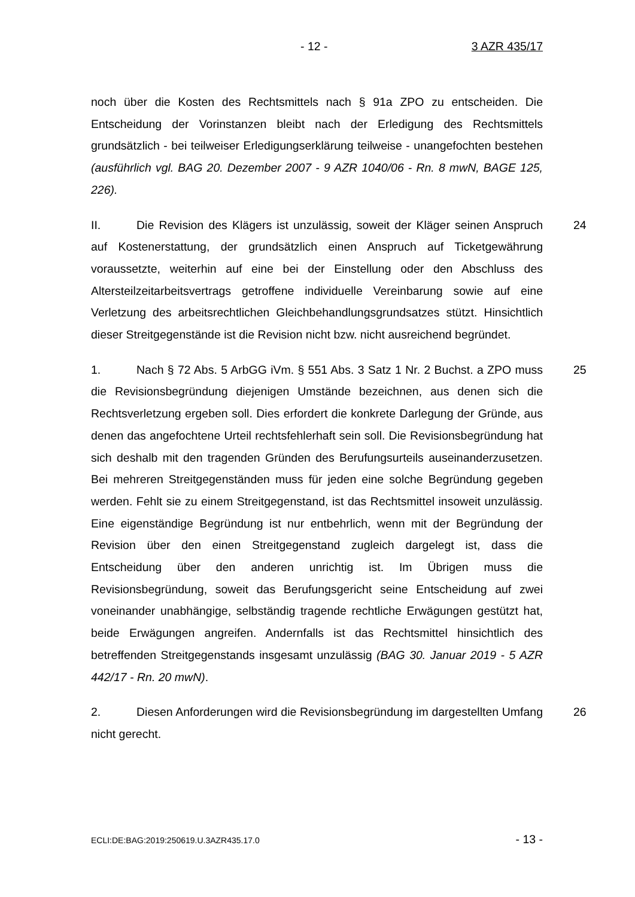- 12 - 3 AZR 435/17
noch über die Kosten des Rechtsmittels nach § 91a ZPO zu entscheiden. Die Entscheidung der Vorinstanzen bleibt nach der Erledigung des Rechtsmittels grundsätzlich - bei teilweiser Erledigungserklärung teilweise - unangefochten bestehen (ausführlich vgl. BAG 20. Dezember 2007 - 9 AZR 1040/06 - Rn. 8 mwN, BAGE 125, 226).
II. Die Revision des Klägers ist unzulässig, soweit der Kläger seinen Anspruch auf Kostenerstattung, der grundsätzlich einen Anspruch auf Ticketgewährung voraussetzte, weiterhin auf eine bei der Einstellung oder den Abschluss des Altersteilzeitarbeitsvertrags getroffene individuelle Vereinbarung sowie auf eine Verletzung des arbeitsrechtlichen Gleichbehandlungsgrundsatzes stützt. Hinsichtlich dieser Streitgegenstände ist die Revision nicht bzw. nicht ausreichend begründet. 24
1. Nach § 72 Abs. 5 ArbGG iVm. § 551 Abs. 3 Satz 1 Nr. 2 Buchst. a ZPO muss die Revisionsbegründung diejenigen Umstände bezeichnen, aus denen sich die Rechtsverletzung ergeben soll. Dies erfordert die konkrete Darlegung der Gründe, aus denen das angefochtene Urteil rechtsfehlerhaft sein soll. Die Revisionsbegründung hat sich deshalb mit den tragenden Gründen des Berufungsurteils auseinanderzusetzen. Bei mehreren Streitgegenständen muss für jeden eine solche Begründung gegeben werden. Fehlt sie zu einem Streitgegenstand, ist das Rechtsmittel insoweit unzulässig. Eine eigenständige Begründung ist nur entbehrlich, wenn mit der Begründung der Revision über den einen Streitgegenstand zugleich dargelegt ist, dass die Entscheidung über den anderen unrichtig ist. Im Übrigen muss die Revisionsbegründung, soweit das Berufungsgericht seine Entscheidung auf zwei voneinander unabhängige, selbständig tragende rechtliche Erwägungen gestützt hat, beide Erwägungen angreifen. Andernfalls ist das Rechtsmittel hinsichtlich des betreffenden Streitgegenstands insgesamt unzulässig (BAG 30. Januar 2019 - 5 AZR 442/17 - Rn. 20 mwN). 25
2. Diesen Anforderungen wird die Revisionsbegründung im dargestellten Umfang nicht gerecht. 26
ECLI:DE:BAG:2019:250619.U.3AZR435.17.0 - 13 -